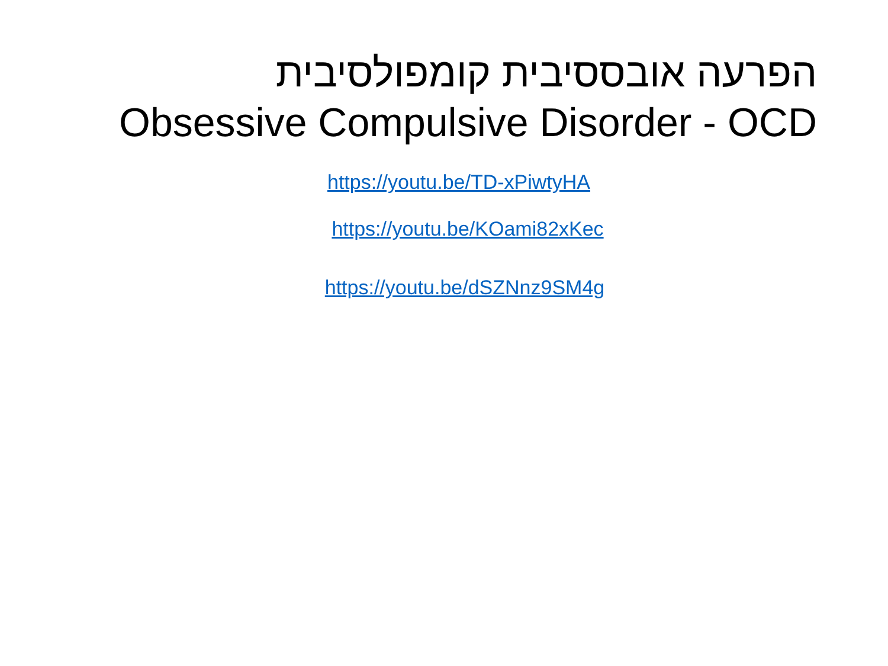הפרעה אובססיבית קומפולסיבית
Obsessive Compulsive Disorder - OCD
https://youtu.be/TD-xPiwtyHA
https://youtu.be/KOami82xKec
https://youtu.be/dSZNnz9SM4g